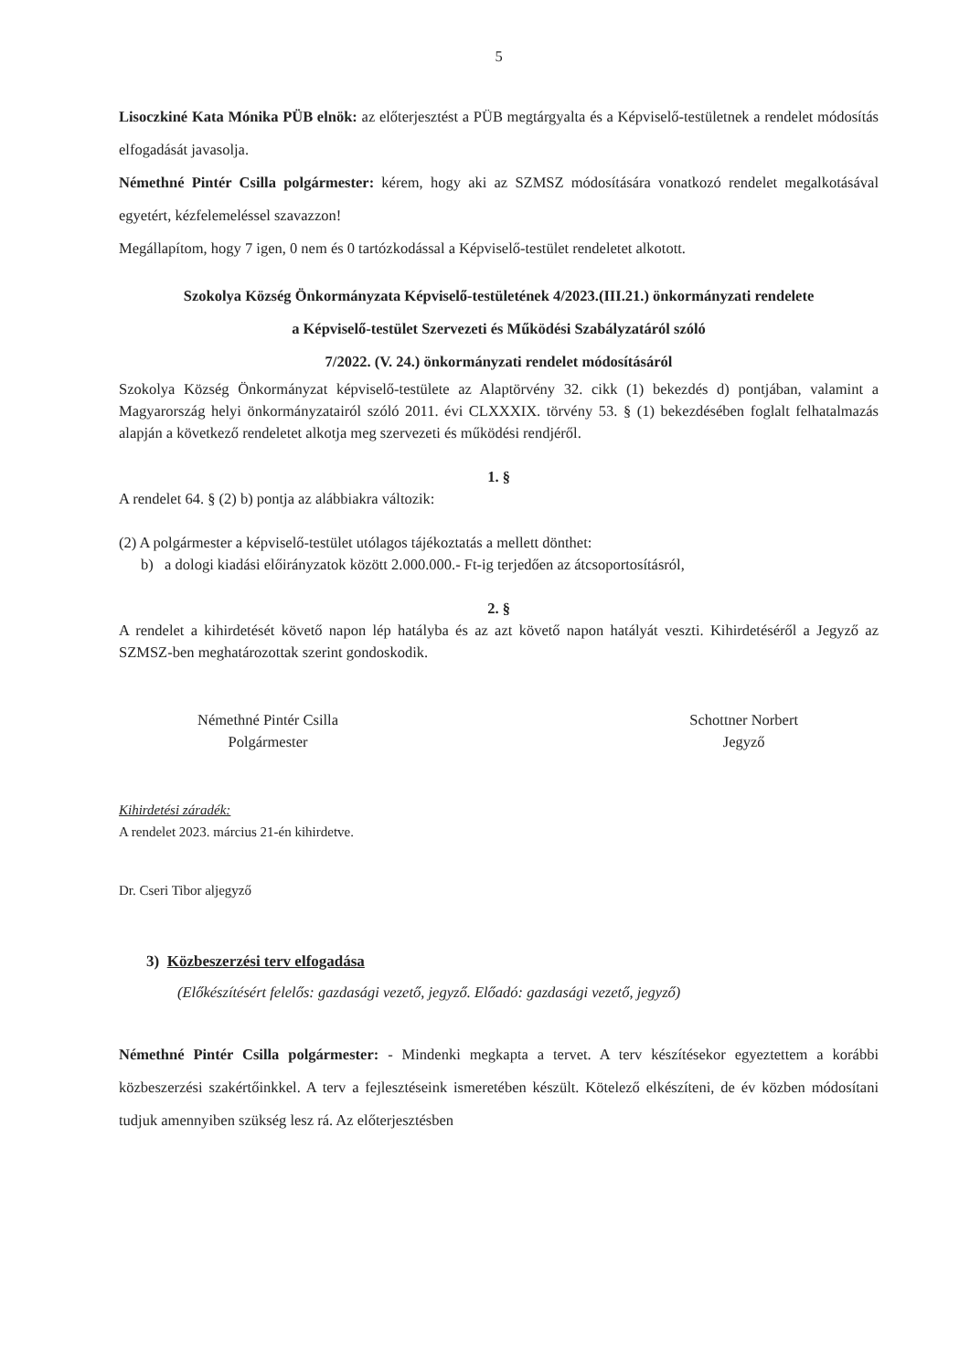5
Lisoczkiné Kata Mónika PÜB elnök: az előterjesztést a PÜB megtárgyalta és a Képviselő-testületnek a rendelet módosítás elfogadását javasolja.
Némethné Pintér Csilla polgármester: kérem, hogy aki az SZMSZ módosítására vonatkozó rendelet megalkotásával egyetért, kézfelemeléssel szavazzon!
Megállapítom, hogy 7 igen, 0 nem és 0 tartózkodással a Képviselő-testület rendeletet alkotott.
Szokolya Község Önkormányzata Képviselő-testületének 4/2023.(III.21.) önkormányzati rendelete
a Képviselő-testület Szervezeti és Működési Szabályzatáról szóló
7/2022. (V. 24.) önkormányzati rendelet módosításáról
Szokolya Község Önkormányzat képviselő-testülete az Alaptörvény 32. cikk (1) bekezdés d) pontjában, valamint a Magyarország helyi önkormányzatairól szóló 2011. évi CLXXXIX. törvény 53. § (1) bekezdésében foglalt felhatalmazás alapján a következő rendeletet alkotja meg szervezeti és működési rendjéről.
1. §
A rendelet 64. § (2) b) pontja az alábbiakra változik:
(2) A polgármester a képviselő-testület utólagos tájékoztatás a mellett dönthet:
b) a dologi kiadási előirányzatok között 2.000.000.- Ft-ig terjedően az átcsoportosításról,
2. §
A rendelet a kihirdetését követő napon lép hatályba és az azt követő napon hatályát veszti. Kihirdetéséről a Jegyző az SZMSZ-ben meghatározottak szerint gondoskodik.
Némethné Pintér Csilla
Polgármester
Schottner Norbert
Jegyző
Kihirdetési záradék:
A rendelet 2023. március 21-én kihirdetve.
Dr. Cseri Tibor aljegyző
3) Közbeszerzési terv elfogadása
(Előkészítésért felelős: gazdasági vezető, jegyző. Előadó: gazdasági vezető, jegyző)
Némethné Pintér Csilla polgármester: - Mindenki megkapta a tervet. A terv készítésekor egyeztettem a korábbi közbeszerzési szakértőinkkel. A terv a fejlesztéseink ismeretében készült. Kötelező elkészíteni, de év közben módosítani tudjuk amennyiben szükség lesz rá. Az előterjesztésben